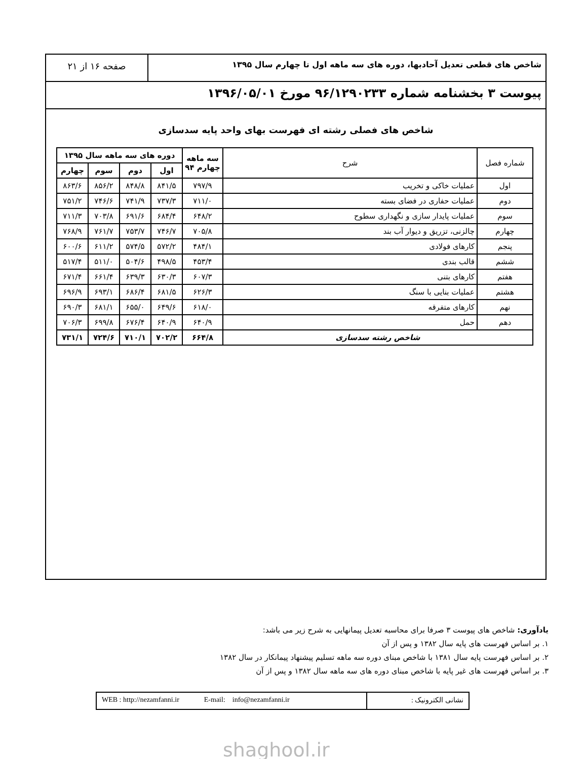شاخص های قطعی تعدیل آحادبها، دوره های سه ماهه اول تا چهارم سال ۱۳۹۵
صفحه ۱۶ از ۲۱
پیوست ۳ بخشنامه شماره ۹۶/۱۲۹۰۲۳۳ مورخ ۱۳۹۶/۰۵/۰۱
شاخص های فصلی رشته ای فهرست بهای واحد پایه سدسازی
| شماره فصل | شرح | سه ماهه چهارم ۹۴ | دوره های سه ماهه سال ۱۳۹۵ | | | |
| --- | --- | --- | --- | --- | --- | --- |
| | | | اول | دوم | سوم | چهارم |
| اول | عملیات خاکی و تخریب | ۷۹۷/۹ | ۸۴۱/۵ | ۸۴۸/۸ | ۸۵۶/۲ | ۸۶۳/۶ |
| دوم | عملیات حفاری در فضای بسته | ۷۱۱/۰ | ۷۳۷/۳ | ۷۴۱/۹ | ۷۴۶/۶ | ۷۵۱/۲ |
| سوم | عملیات پایدار سازی و نگهداری سطوح | ۶۴۸/۲ | ۶۸۴/۴ | ۶۹۱/۶ | ۷۰۳/۸ | ۷۱۱/۳ |
| چهارم | چالزنی، تزریق و دیوار آب بند | ۷۰۵/۸ | ۷۴۶/۷ | ۷۵۳/۷ | ۷۶۱/۷ | ۷۶۸/۹ |
| پنجم | کارهای فولادی | ۴۸۴/۱ | ۵۷۲/۲ | ۵۷۴/۵ | ۶۱۱/۲ | ۶۰۰/۶ |
| ششم | قالب بندی | ۴۵۳/۴ | ۴۹۸/۵ | ۵۰۴/۶ | ۵۱۱/۰ | ۵۱۷/۴ |
| هفتم | کارهای بتنی | ۶۰۷/۳ | ۶۳۰/۳ | ۶۳۹/۳ | ۶۶۱/۴ | ۶۷۱/۴ |
| هشتم | عملیات بنایی با سنگ | ۶۲۶/۳ | ۶۸۱/۵ | ۶۸۶/۴ | ۶۹۳/۱ | ۶۹۶/۹ |
| نهم | کارهای متفرقه | ۶۱۸/۰ | ۶۴۹/۶ | ۶۵۵/۰ | ۶۸۱/۱ | ۶۹۰/۳ |
| دهم | حمل | ۶۴۰/۹ | ۶۴۰/۹ | ۶۷۶/۴ | ۶۹۹/۸ | ۷۰۶/۳ |
| شاخص رشته سدسازی | | ۶۶۴/۸ | ۷۰۲/۲ | ۷۱۰/۱ | ۷۲۴/۶ | ۷۳۱/۱ |
یادآوری: شاخص های پیوست ۳ صرفا برای محاسبه تعدیل پیمانهایی به شرح زیر می باشد:
۱. بر اساس فهرست های پایه سال ۱۳۸۲ و پس از آن
۲. بر اساس فهرست پایه سال ۱۳۸۱ با شاخص مبنای دوره سه ماهه تسلیم پیشنهاد پیمانکار در سال ۱۳۸۲
۳. بر اساس فهرست های غیر پایه با شاخص مبنای دوره های سه ماهه سال ۱۳۸۲ و پس از آن
نشانی الکترونیک : WEB : http://nezamfanni.ir E-mail: info@nezamfanni.ir
shaghool.ir